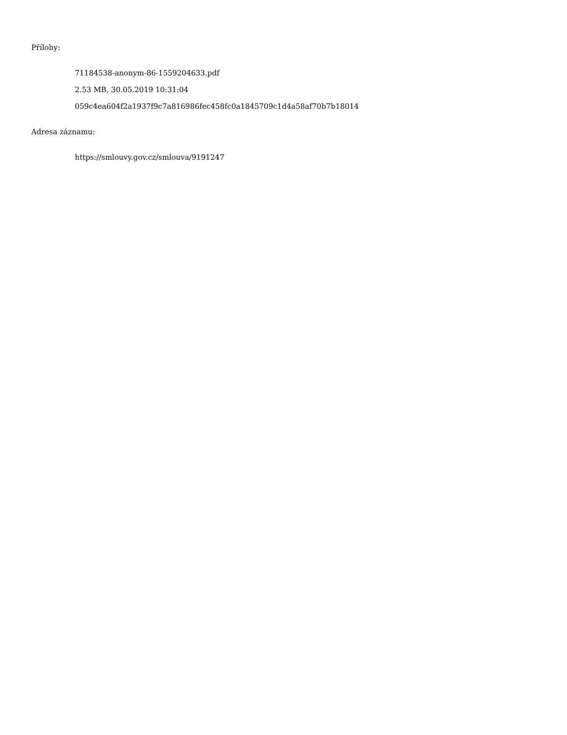Přílohy:
71184538-anonym-86-1559204633.pdf
2.53 MB, 30.05.2019 10:31:04
059c4ea604f2a1937f9c7a816986fec458fc0a1845709c1d4a58af70b7b18014
Adresa záznamu:
https://smlouvy.gov.cz/smlouva/9191247